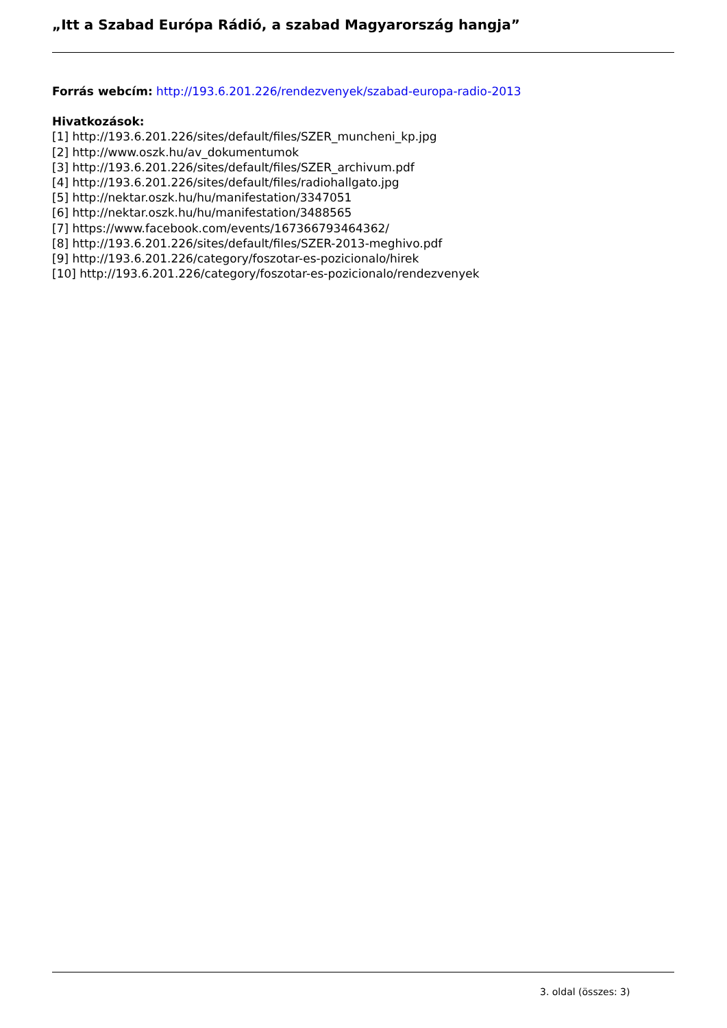„Itt a Szabad Európa Rádió, a szabad Magyarország hangja”
Forrás webcím: http://193.6.201.226/rendezvenyek/szabad-europa-radio-2013
Hivatkozások:
[1] http://193.6.201.226/sites/default/files/SZER_muncheni_kp.jpg
[2] http://www.oszk.hu/av_dokumentumok
[3] http://193.6.201.226/sites/default/files/SZER_archivum.pdf
[4] http://193.6.201.226/sites/default/files/radiohallgato.jpg
[5] http://nektar.oszk.hu/hu/manifestation/3347051
[6] http://nektar.oszk.hu/hu/manifestation/3488565
[7] https://www.facebook.com/events/167366793464362/
[8] http://193.6.201.226/sites/default/files/SZER-2013-meghivo.pdf
[9] http://193.6.201.226/category/foszotar-es-pozicionalo/hirek
[10] http://193.6.201.226/category/foszotar-es-pozicionalo/rendezvenyek
3. oldal (összes: 3)